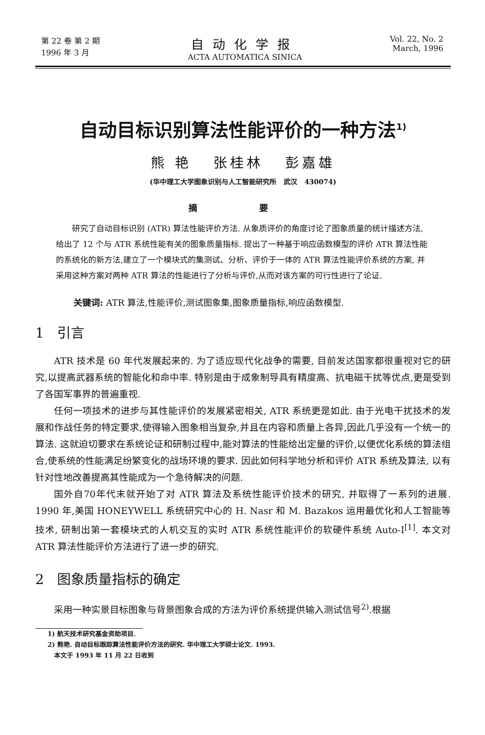第 22 卷 第 2 期
1996 年 3 月
自动化学报
ACTA AUTOMATICA SINICA
Vol. 22, No. 2
March, 1996
自动目标识别算法性能评价的一种方法<sup>1)</sup>
熊 艳 张桂林 彭嘉雄
(华中理工大学图象识别与人工智能研究所 武汉 430074)
摘 要
研究了自动目标识别 (ATR) 算法性能评价方法. 从象质评价的角度讨论了图象质量的统计描述方法, 给出了 12 个与 ATR 系统性能有关的图象质量指标. 提出了一种基于响应函数模型的评价 ATR 算法性能的系统化的新方法,建立了一个模块式的集测试、分析、评价于一体的 ATR 算法性能评价系统的方案, 并采用这种方案对两种 ATR 算法的性能进行了分析与评价,从而对该方案的可行性进行了论证.
关键词: ATR 算法,性能评价,测试图象集,图象质量指标,响应函数模型.
1 引言
ATR 技术是 60 年代发展起来的. 为了适应现代化战争的需要, 目前发达国家都很重视对它的研究,以提高武器系统的智能化和命中率. 特别是由于成象制导具有精度高、抗电磁干扰等优点,更是受到了各国军事界的普遍重视.
任何一项技术的进步与其性能评价的发展紧密相关, ATR 系统更是如此. 由于光电干扰技术的发展和作战任务的特定要求,使得输入图象相当复杂,并且在内容和质量上各异,因此几乎没有一个统一的算法. 这就迫切要求在系统论证和研制过程中,能对算法的性能给出定量的评价,以便优化系统的算法组合,使系统的性能满足纷繁变化的战场环境的要求. 因此如何科学地分析和评价 ATR 系统及算法, 以有针对性地改善提高其性能成为一个急待解决的问题.
国外自70年代末就开始了对 ATR 算法及系统性能评价技术的研究, 并取得了一系列的进展. 1990 年,美国 HONEYWELL 系统研究中心的 H. Nasr 和 M. Bazakos 运用最优化和人工智能等技术, 研制出第一套模块式的人机交互的实时 ATR 系统性能评价的软硬件系统 Auto-I<sup>[1]</sup>. 本文对 ATR 算法性能评价方法进行了进一步的研究.
2 图象质量指标的确定
采用一种实景目标图象与背景图象合成的方法为评价系统提供输入测试信号<sup>2)</sup>.根据
1) 航天技术研究基金资助项目.
2) 熊艳. 自动目标跟踪算法性能评价方法的研究. 华中理工大学硕士论文. 1993.
本文于 1993 年 11 月 22 日收到